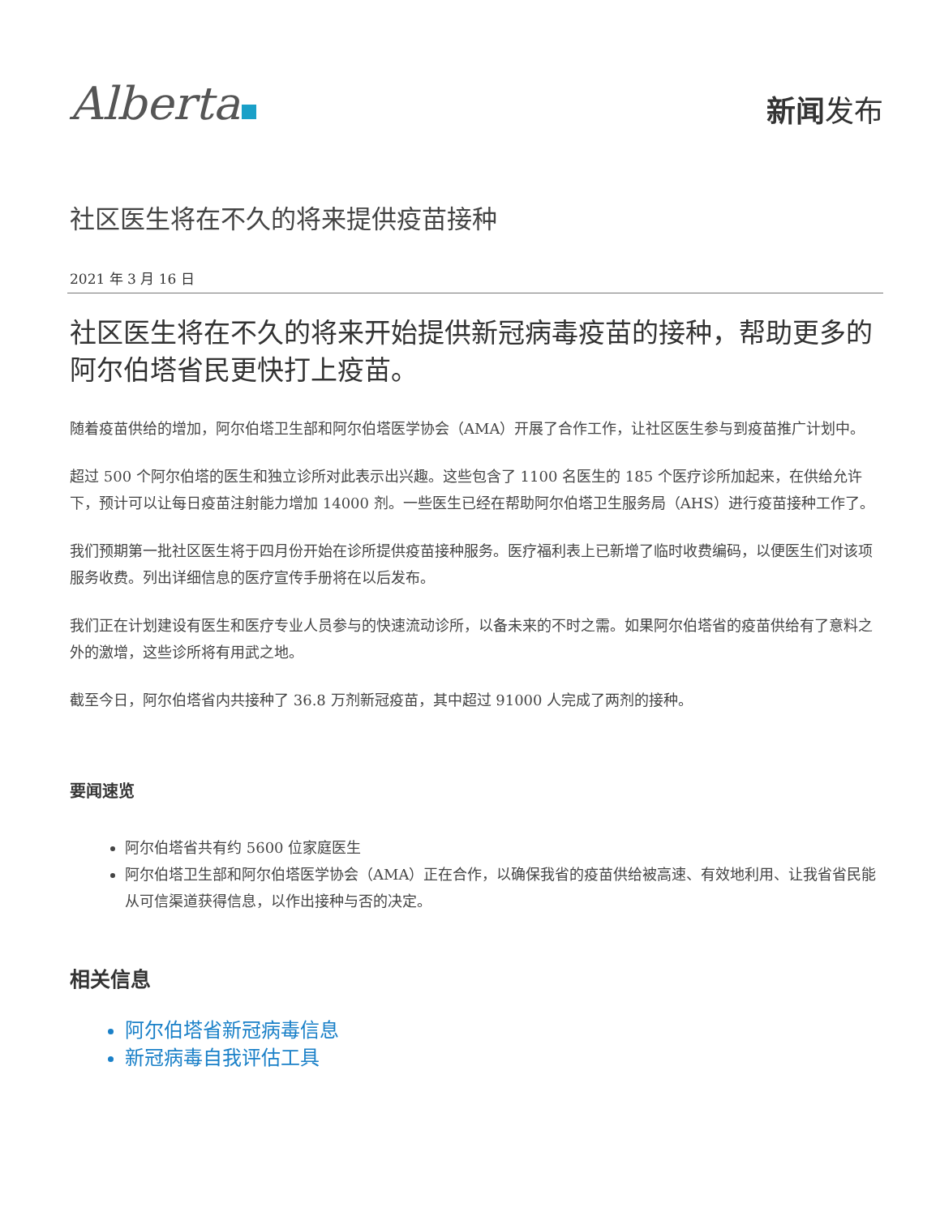Alberta
新闻发布
社区医生将在不久的将来提供疫苗接种
2021 年 3 月 16 日
社区医生将在不久的将来开始提供新冠病毒疫苗的接种，帮助更多的阿尔伯塔省民更快打上疫苗。
随着疫苗供给的增加，阿尔伯塔卫生部和阿尔伯塔医学协会（AMA）开展了合作工作，让社区医生参与到疫苗推广计划中。
超过 500 个阿尔伯塔的医生和独立诊所对此表示出兴趣。这些包含了 1100 名医生的 185 个医疗诊所加起来，在供给允许下，预计可以让每日疫苗注射能力增加 14000 剂。一些医生已经在帮助阿尔伯塔卫生服务局（AHS）进行疫苗接种工作了。
我们预期第一批社区医生将于四月份开始在诊所提供疫苗接种服务。医疗福利表上已新增了临时收费编码，以便医生们对该项服务收费。列出详细信息的医疗宣传手册将在以后发布。
我们正在计划建设有医生和医疗专业人员参与的快速流动诊所，以备未来的不时之需。如果阿尔伯塔省的疫苗供给有了意料之外的激增，这些诊所将有用武之地。
截至今日，阿尔伯塔省内共接种了 36.8 万剂新冠疫苗，其中超过 91000 人完成了两剂的接种。
要闻速览
阿尔伯塔省共有约 5600 位家庭医生
阿尔伯塔卫生部和阿尔伯塔医学协会（AMA）正在合作，以确保我省的疫苗供给被高速、有效地利用、让我省省民能从可信渠道获得信息，以作出接种与否的决定。
相关信息
阿尔伯塔省新冠病毒信息
新冠病毒自我评估工具